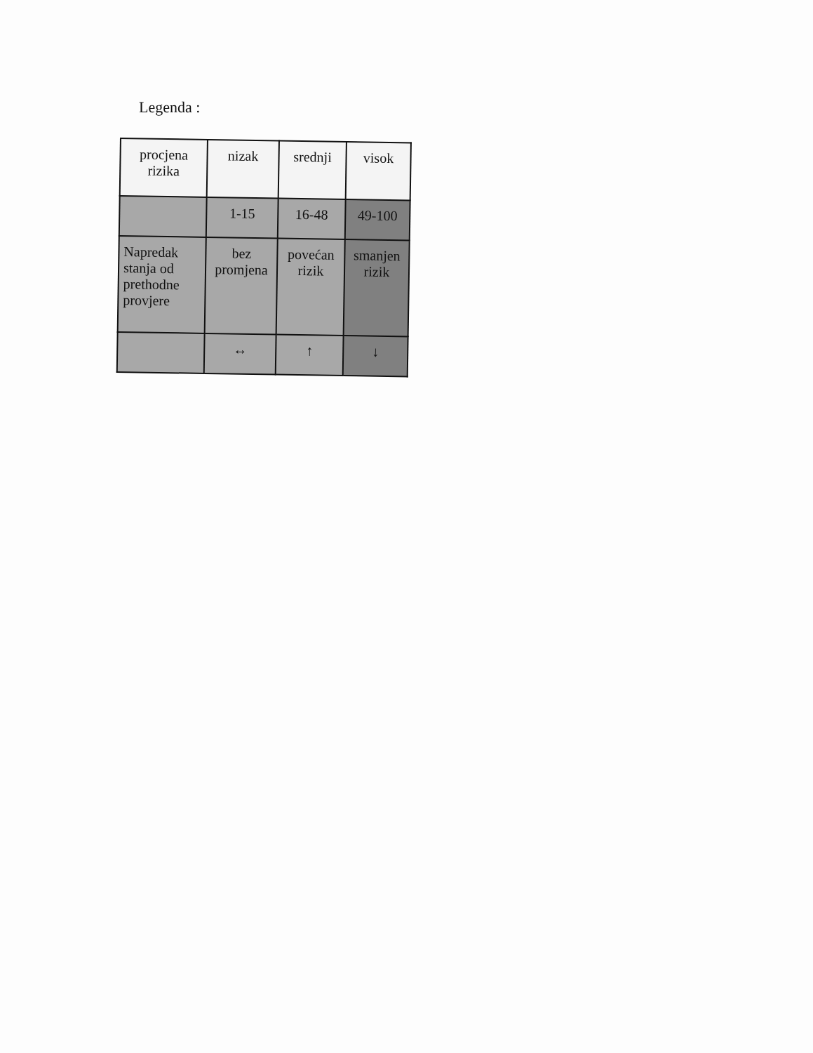Legenda :
| procjena rizika | nizak | srednji | visok |
| | 1-15 | 16-48 | 49-100 |
| Napredak stanja od prethodne provjere | bez promjena | povećan rizik | smanjen rizik |
| | ↔ | ↑ | ↓ |